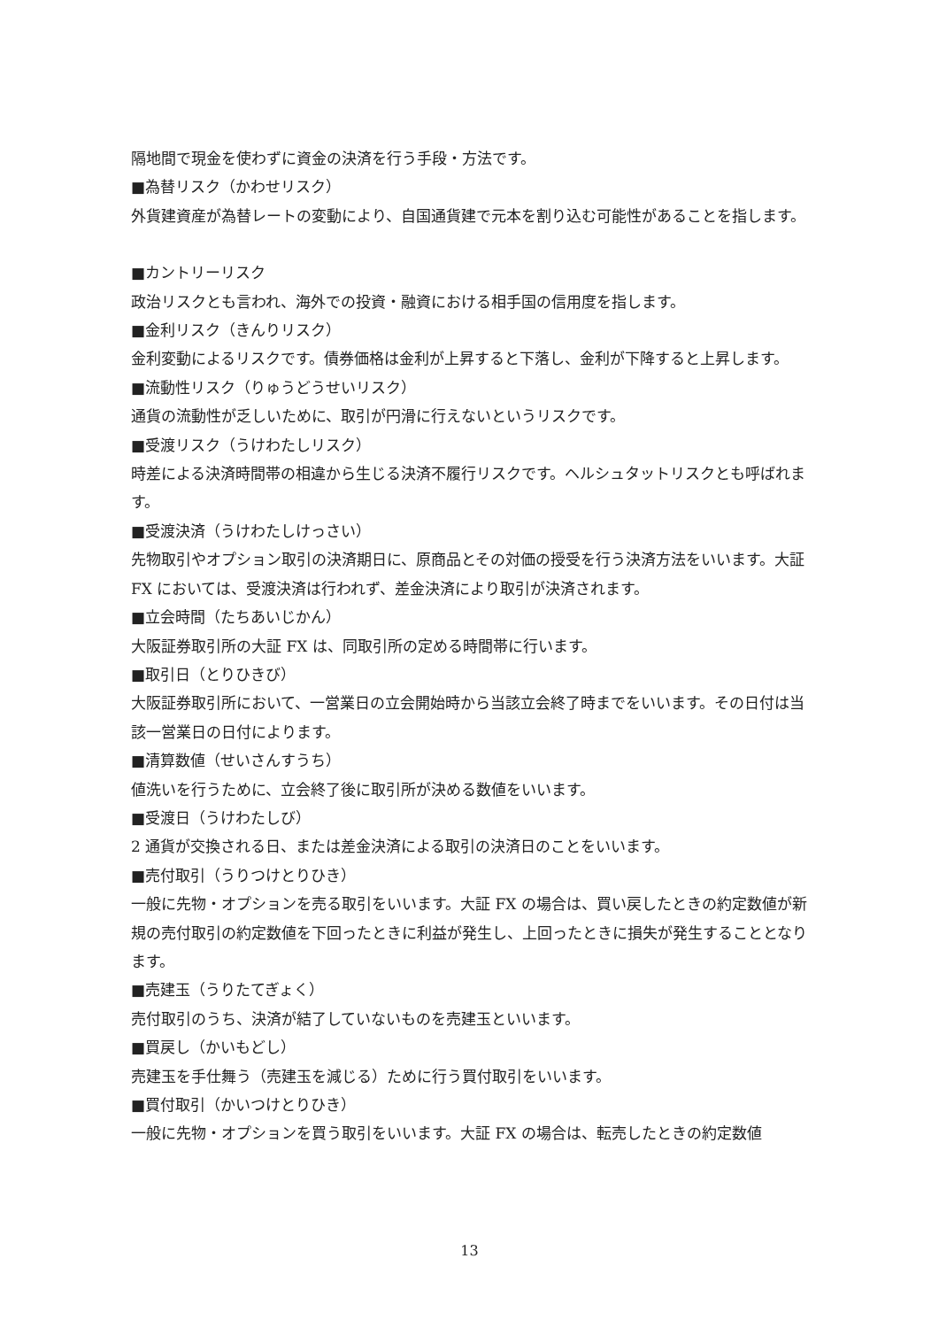隔地間で現金を使わずに資金の決済を行う手段・方法です。
■為替リスク（かわせリスク）
外貨建資産が為替レートの変動により、自国通貨建で元本を割り込む可能性があることを指します。
■カントリーリスク
政治リスクとも言われ、海外での投資・融資における相手国の信用度を指します。
■金利リスク（きんりリスク）
金利変動によるリスクです。債券価格は金利が上昇すると下落し、金利が下降すると上昇します。
■流動性リスク（りゅうどうせいリスク）
通貨の流動性が乏しいために、取引が円滑に行えないというリスクです。
■受渡リスク（うけわたしリスク）
時差による決済時間帯の相違から生じる決済不履行リスクです。ヘルシュタットリスクとも呼ばれます。
■受渡決済（うけわたしけっさい）
先物取引やオプション取引の決済期日に、原商品とその対価の授受を行う決済方法をいいます。大証 FX においては、受渡決済は行われず、差金決済により取引が決済されます。
■立会時間（たちあいじかん）
大阪証券取引所の大証 FX は、同取引所の定める時間帯に行います。
■取引日（とりひきび）
大阪証券取引所において、一営業日の立会開始時から当該立会終了時までをいいます。その日付は当該一営業日の日付によります。
■清算数値（せいさんすうち）
値洗いを行うために、立会終了後に取引所が決める数値をいいます。
■受渡日（うけわたしび）
2 通貨が交換される日、または差金決済による取引の決済日のことをいいます。
■売付取引（うりつけとりひき）
一般に先物・オプションを売る取引をいいます。大証 FX の場合は、買い戻したときの約定数値が新規の売付取引の約定数値を下回ったときに利益が発生し、上回ったときに損失が発生することとなります。
■売建玉（うりたてぎょく）
売付取引のうち、決済が結了していないものを売建玉といいます。
■買戻し（かいもどし）
売建玉を手仕舞う（売建玉を減じる）ために行う買付取引をいいます。
■買付取引（かいつけとりひき）
一般に先物・オプションを買う取引をいいます。大証 FX の場合は、転売したときの約定数値
13